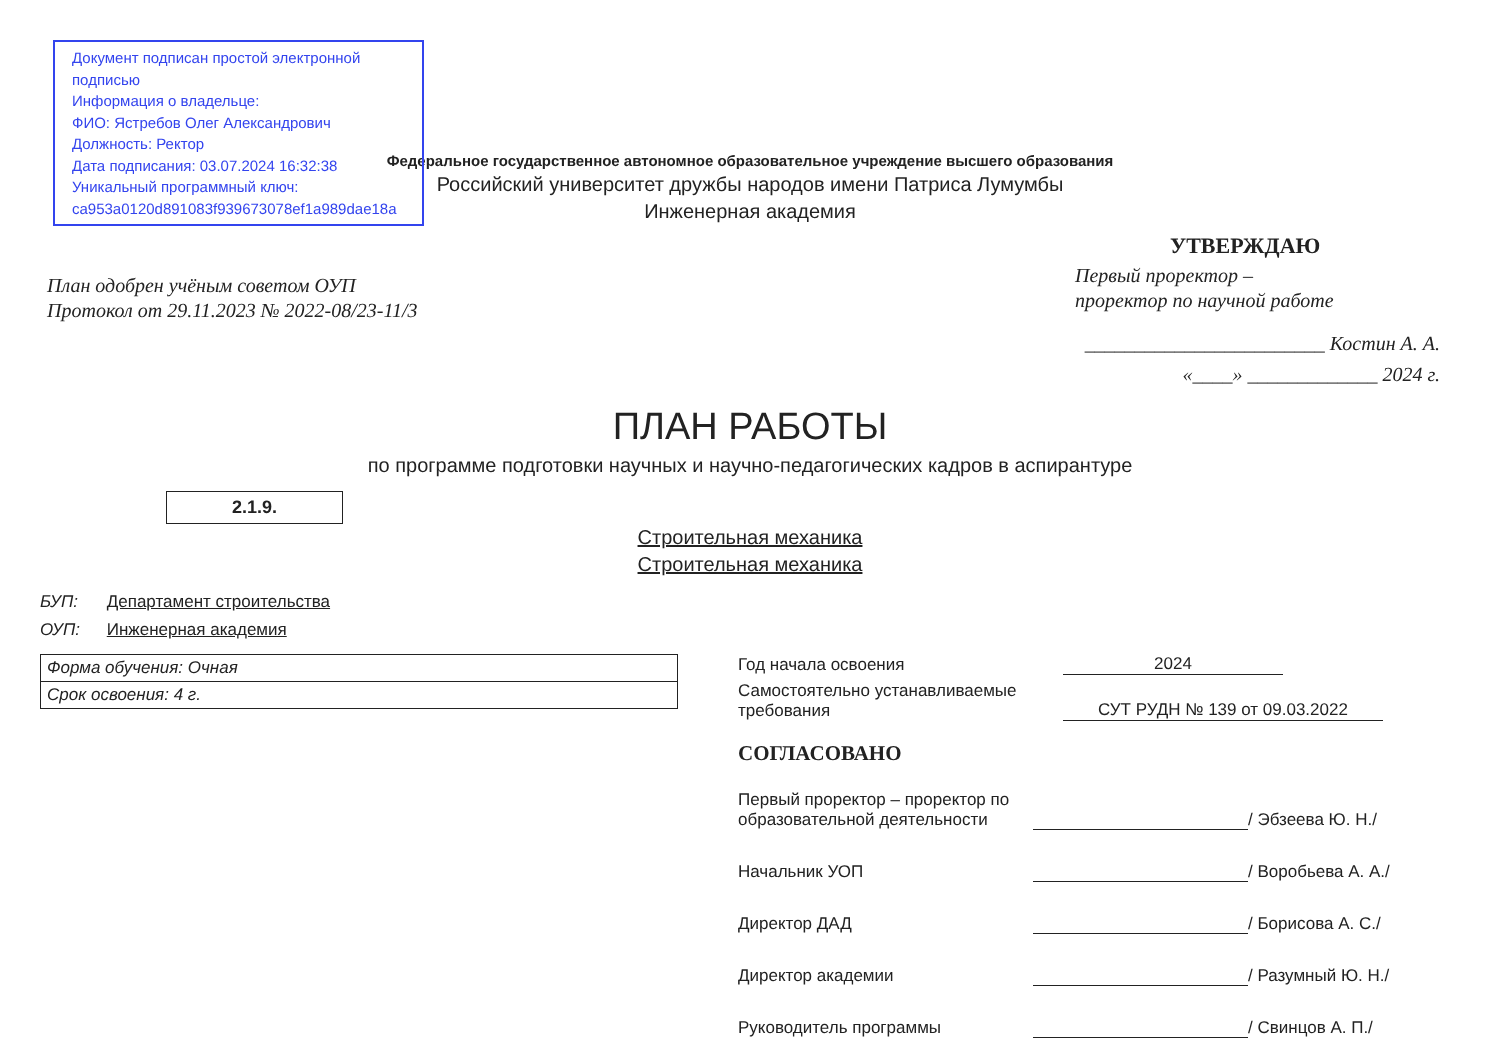Документ подписан простой электронной подписью
Информация о владельце:
ФИО: Ястребов Олег Александрович
Должность: Ректор
Дата подписания: 03.07.2024 16:32:38
Уникальный программный ключ:
ca953a0120d891083f939673078ef1a989dae18a
Федеральное государственное автономное образовательное учреждение высшего образования
Российский университет дружбы народов имени Патриса Лумумбы
Инженерная академия
План одобрен учёным советом ОУП
Протокол от 29.11.2023 № 2022-08/23-11/3
УТВЕРЖДАЮ
Первый проректор –
проректор по научной работе
________________________ Костин А. А.
«____» _____________ 2024 г.
ПЛАН РАБОТЫ
по программе подготовки научных и научно-педагогических кадров в аспирантуре
2.1.9.
Строительная механика
Строительная механика
БУП: Департамент строительства
ОУП: Инженерная академия
| Форма обучения: Очная |
| Срок освоения: 4 г. |
Год начала освоения
2024
Самостоятельно устанавливаемые требования
СУТ РУДН № 139 от 09.03.2022
СОГЛАСОВАНО
Первый проректор – проректор по образовательной деятельности
/ Эбзеева Ю. Н./
Начальник УОП
/ Воробьева А. А./
Директор ДАД
/ Борисова А. С./
Директор академии
/ Разумный Ю. Н./
Руководитель программы
/ Свинцов А. П./